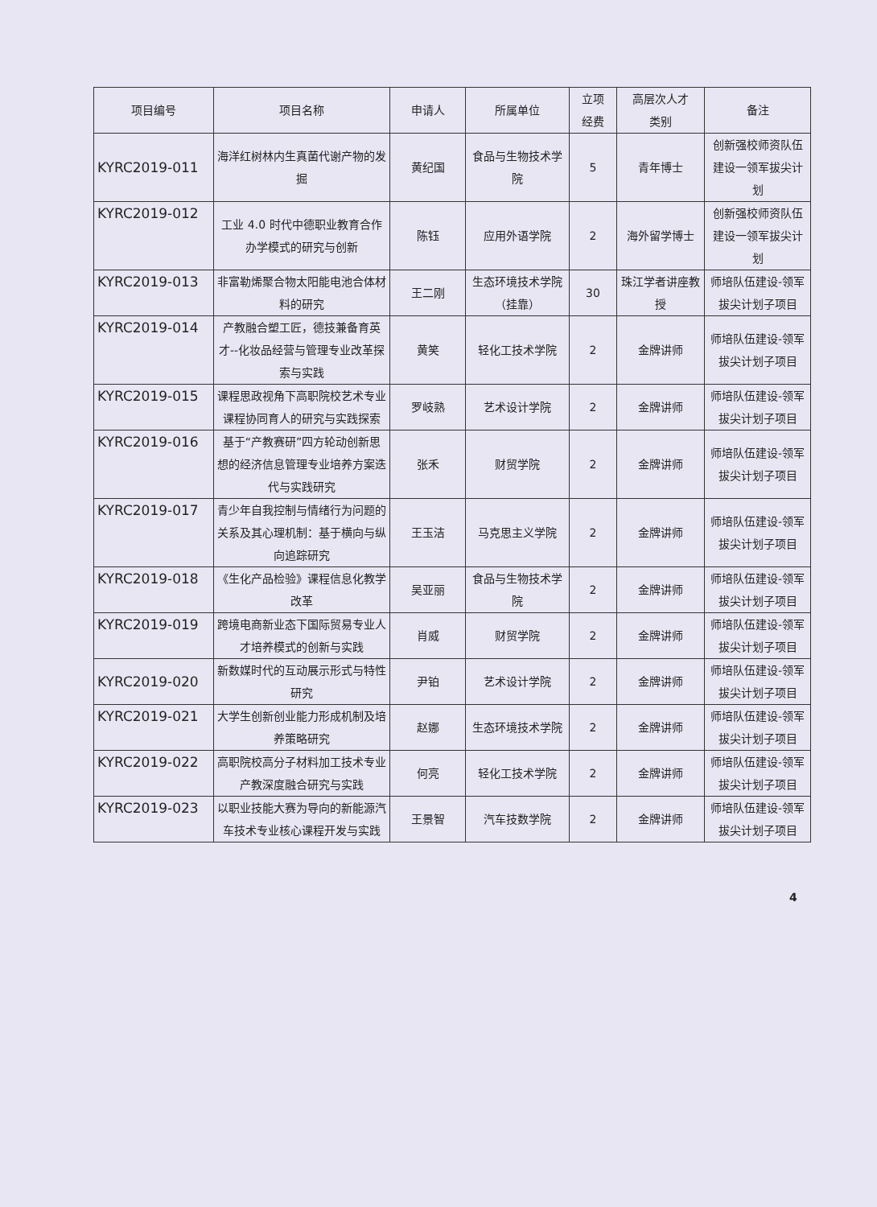| 项目编号 | 项目名称 | 申请人 | 所属单位 | 立项 经费 | 高层次人才 类别 | 备注 |
| --- | --- | --- | --- | --- | --- | --- |
| KYRC2019-011 | 海洋红树林内生真菌代谢产物的发掘 | 黄纪国 | 食品与生物技术学院 | 5 | 青年博士 | 创新强校师资队伍建设一领军拔尖计划 |
| KYRC2019-012 | 工业 4.0 时代中德职业教育合作办学模式的研究与创新 | 陈钰 | 应用外语学院 | 2 | 海外留学博士 | 创新强校师资队伍建设一领军拔尖计划 |
| KYRC2019-013 | 非富勒烯聚合物太阳能电池合体材料的研究 | 王二刚 | 生态环境技术学院（挂靠） | 30 | 珠江学者讲座教授 | 师培队伍建设-领军拔尖计划子项目 |
| KYRC2019-014 | 产教融合塑工匠，德技兼备育英才--化妆品经营与管理专业改革探索与实践 | 黄笑 | 轻化工技术学院 | 2 | 金牌讲师 | 师培队伍建设-领军拔尖计划子项目 |
| KYRC2019-015 | 课程思政视角下高职院校艺术专业课程协同育人的研究与实践探索 | 罗岐熟 | 艺术设计学院 | 2 | 金牌讲师 | 师培队伍建设-领军拔尖计划子项目 |
| KYRC2019-016 | 基于“产教赛研”四方轮动创新思想的经济信息管理专业培养方案迭代与实践研究 | 张禾 | 财贸学院 | 2 | 金牌讲师 | 师培队伍建设-领军拔尖计划子项目 |
| KYRC2019-017 | 青少年自我控制与情绪行为问题的关系及其心理机制：基于横向与纵向追踪研究 | 王玉洁 | 马克思主义学院 | 2 | 金牌讲师 | 师培队伍建设-领军拔尖计划子项目 |
| KYRC2019-018 | 《生化产品检验》课程信息化教学改革 | 吴亚丽 | 食品与生物技术学院 | 2 | 金牌讲师 | 师培队伍建设-领军拔尖计划子项目 |
| KYRC2019-019 | 跨境电商新业态下国际贸易专业人才培养模式的创新与实践 | 肖威 | 财贸学院 | 2 | 金牌讲师 | 师培队伍建设-领军拔尖计划子项目 |
| KYRC2019-020 | 新数媒时代的互动展示形式与特性研究 | 尹铂 | 艺术设计学院 | 2 | 金牌讲师 | 师培队伍建设-领军拔尖计划子项目 |
| KYRC2019-021 | 大学生创新创业能力形成机制及培养策略研究 | 赵娜 | 生态环境技术学院 | 2 | 金牌讲师 | 师培队伍建设-领军拔尖计划子项目 |
| KYRC2019-022 | 高职院校高分子材料加工技术专业产教深度融合研究与实践 | 何亮 | 轻化工技术学院 | 2 | 金牌讲师 | 师培队伍建设-领军拔尖计划子项目 |
| KYRC2019-023 | 以职业技能大赛为导向的新能源汽车技术专业核心课程开发与实践 | 王景智 | 汽车技数学院 | 2 | 金牌讲师 | 师培队伍建设-领军拔尖计划子项目 |
4